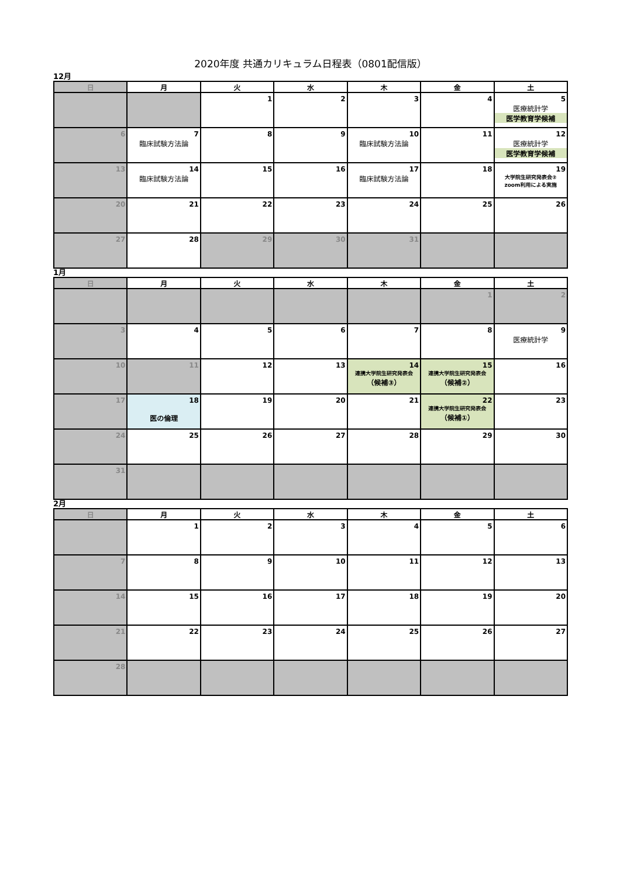2020年度 共通カリキュラム日程表（0801配信版）
12月
| 日 | 月 | 火 | 水 | 木 | 金 | 土 |
| --- | --- | --- | --- | --- | --- | --- |
| | | 1 | 2 | 3 | 4 | 5 医療統計学 医学教育学候補 |
| 6 | 7 臨床試験方法論 | 8 | 9 | 10 臨床試験方法論 | 11 | 12 医療統計学 医学教育学候補 |
| 13 | 14 臨床試験方法論 | 15 | 16 | 17 臨床試験方法論 | 18 | 19 大学院生研究発表会② zoom利用による実施 |
| 20 | 21 | 22 | 23 | 24 | 25 | 26 |
| 27 | 28 | 29 | 30 | 31 | | |
1月
| 日 | 月 | 火 | 水 | 木 | 金 | 土 |
| --- | --- | --- | --- | --- | --- | --- |
| | | | | | 1 | 2 |
| 3 | 4 | 5 | 6 | 7 | 8 | 9 医療統計学 |
| 10 | 11 | 12 | 13 | 14 連携大学院生研究発表会 （候補③） | 15 連携大学院生研究発表会 （候補②） | 16 |
| 17 | 18 医の倫理 | 19 | 20 | 21 | 22 連携大学院生研究発表会 （候補①） | 23 |
| 24 | 25 | 26 | 27 | 28 | 29 | 30 |
| 31 | | | | | | |
2月
| 日 | 月 | 火 | 水 | 木 | 金 | 土 |
| --- | --- | --- | --- | --- | --- | --- |
| | 1 | 2 | 3 | 4 | 5 | 6 |
| 7 | 8 | 9 | 10 | 11 | 12 | 13 |
| 14 | 15 | 16 | 17 | 18 | 19 | 20 |
| 21 | 22 | 23 | 24 | 25 | 26 | 27 |
| 28 | | | | | | |